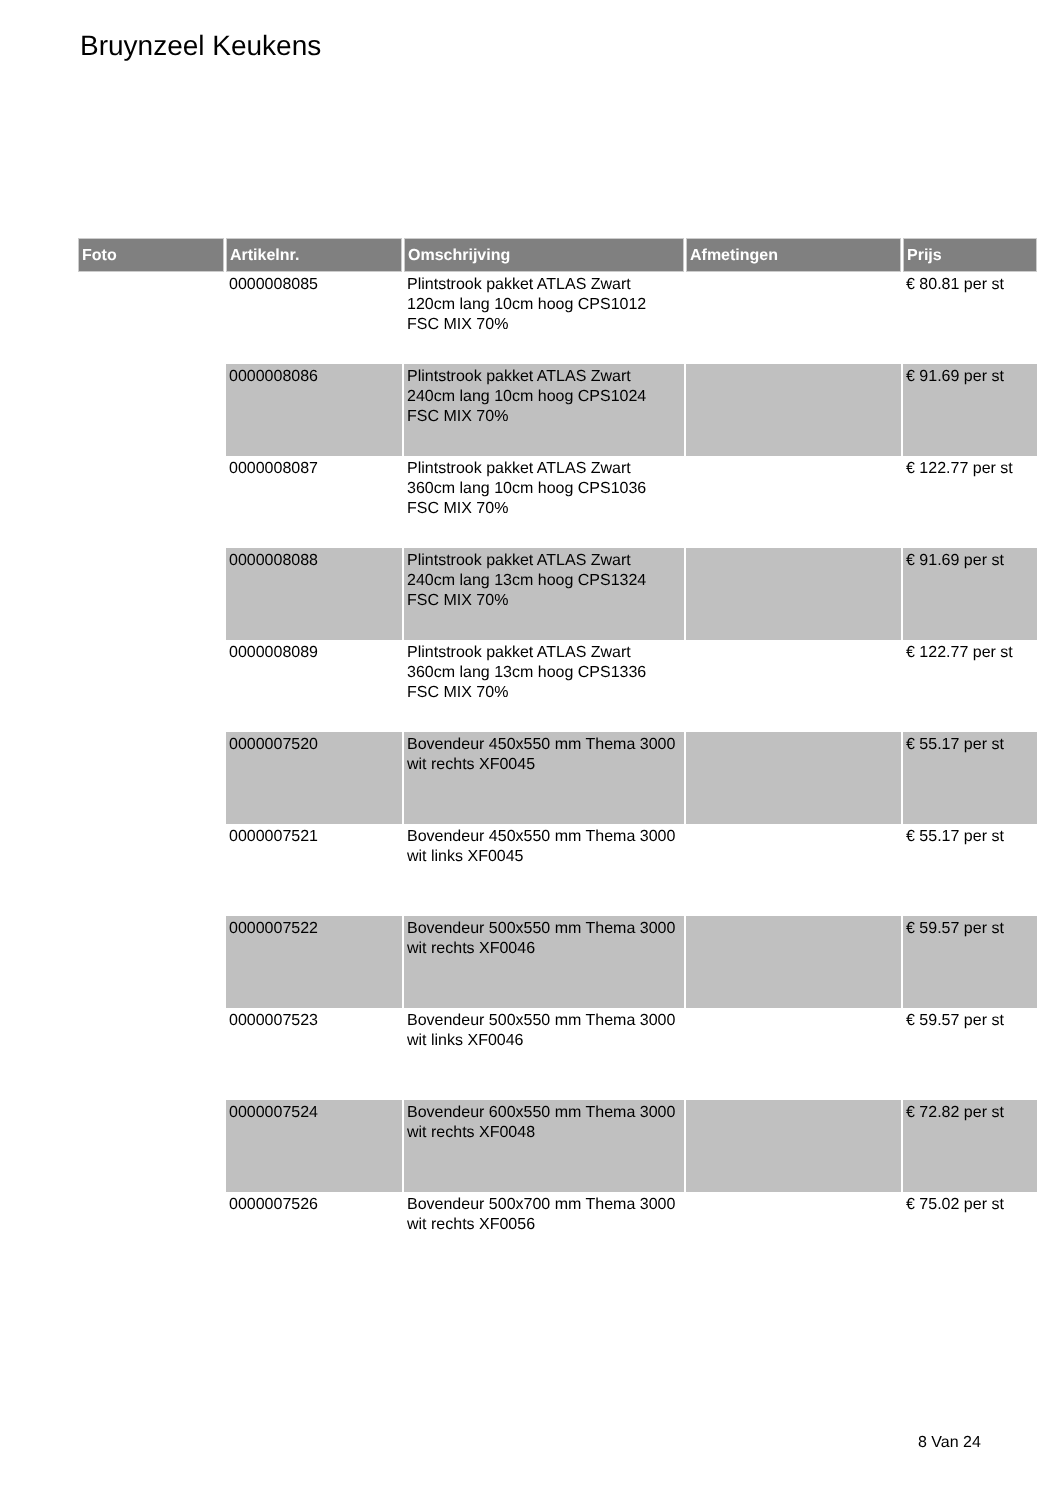Bruynzeel Keukens
| Foto | Artikelnr. | Omschrijving | Afmetingen | Prijs |
| --- | --- | --- | --- | --- |
| | 0000008085 | Plintstrook pakket ATLAS Zwart 120cm lang 10cm hoog CPS1012 FSC MIX 70% | | € 80.81 per st |
| | 0000008086 | Plintstrook pakket ATLAS Zwart 240cm lang 10cm hoog CPS1024 FSC MIX 70% | | € 91.69 per st |
| | 0000008087 | Plintstrook pakket ATLAS Zwart 360cm lang 10cm hoog CPS1036 FSC MIX 70% | | € 122.77 per st |
| | 0000008088 | Plintstrook pakket ATLAS Zwart 240cm lang 13cm hoog CPS1324 FSC MIX 70% | | € 91.69 per st |
| | 0000008089 | Plintstrook pakket ATLAS Zwart 360cm lang 13cm hoog CPS1336 FSC MIX 70% | | € 122.77 per st |
| | 0000007520 | Bovendeur 450x550 mm Thema 3000 wit rechts XF0045 | | € 55.17 per st |
| | 0000007521 | Bovendeur 450x550 mm Thema 3000 wit links XF0045 | | € 55.17 per st |
| | 0000007522 | Bovendeur 500x550 mm Thema 3000 wit rechts XF0046 | | € 59.57 per st |
| | 0000007523 | Bovendeur 500x550 mm Thema 3000 wit links XF0046 | | € 59.57 per st |
| | 0000007524 | Bovendeur 600x550 mm Thema 3000 wit rechts XF0048 | | € 72.82 per st |
| | 0000007526 | Bovendeur 500x700 mm Thema 3000 wit rechts XF0056 | | € 75.02 per st |
8 Van 24